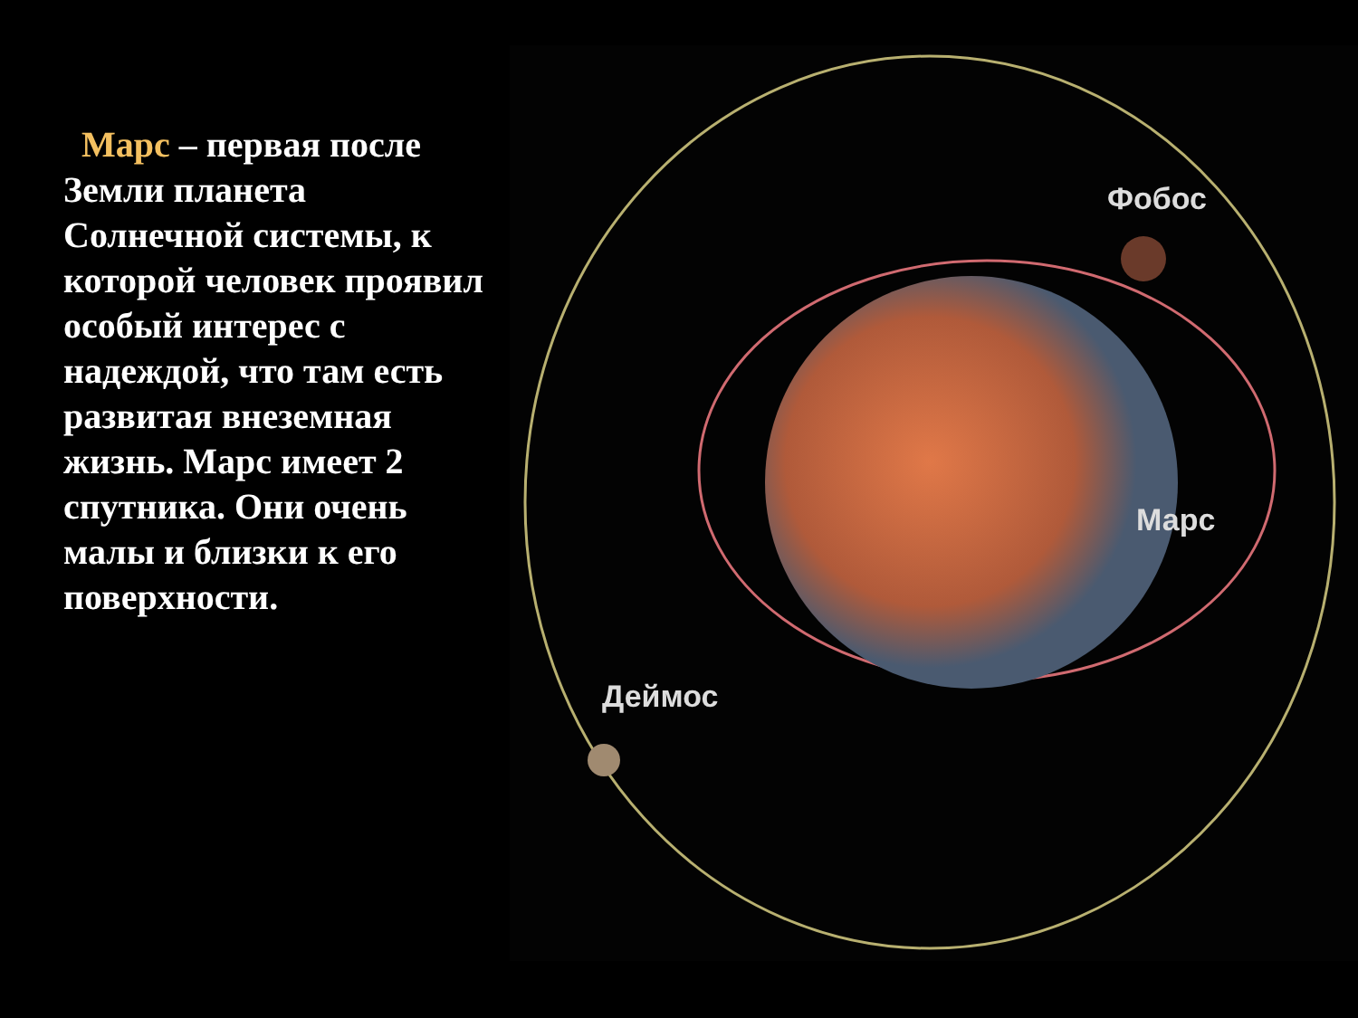Марс – первая после Земли планета Солнечной системы, к которой человек проявил особый интерес с надеждой, что там есть развитая внеземная жизнь. Марс имеет 2 спутника. Они очень малы и близки к его поверхности.
Фобос
Марс
Деймос